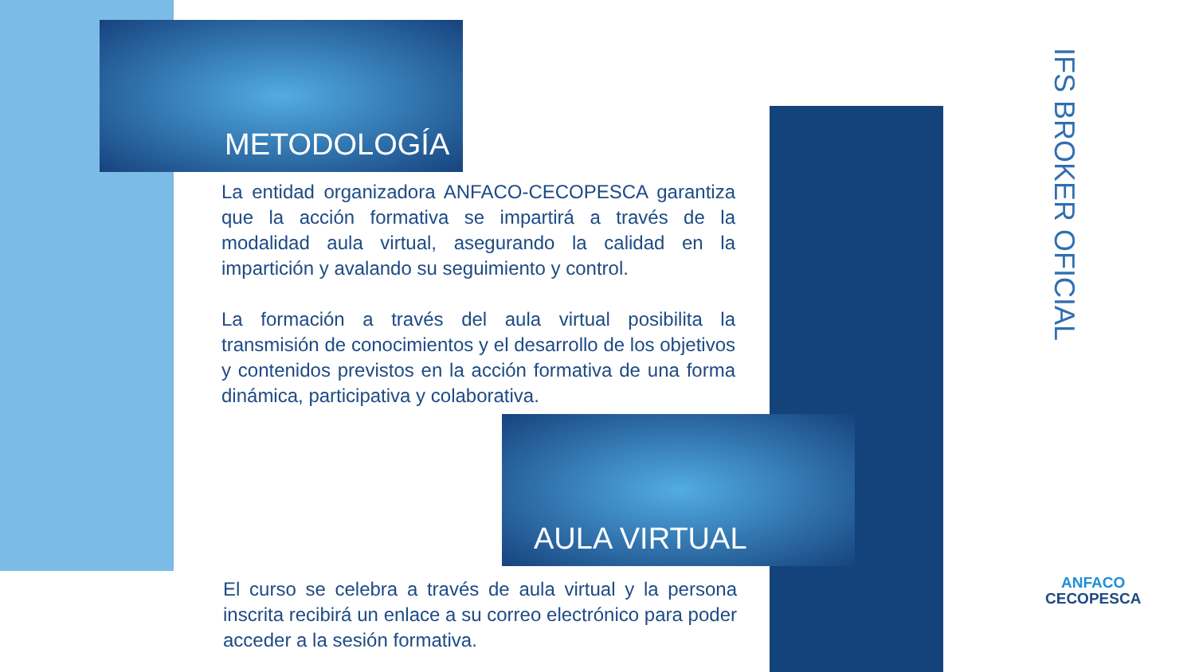METODOLOGÍA
La entidad organizadora ANFACO-CECOPESCA garantiza que la acción formativa se impartirá a través de la modalidad aula virtual, asegurando la calidad en la impartición y avalando su seguimiento y control.
La formación a través del aula virtual posibilita la transmisión de conocimientos y el desarrollo de los objetivos y contenidos previstos en la acción formativa de una forma dinámica, participativa y colaborativa.
AULA VIRTUAL
El curso se celebra a través de aula virtual y la persona inscrita recibirá un enlace a su correo electrónico para poder acceder a la sesión formativa.
IFS BROKER OFICIAL
ANFACO
CECOPESCA